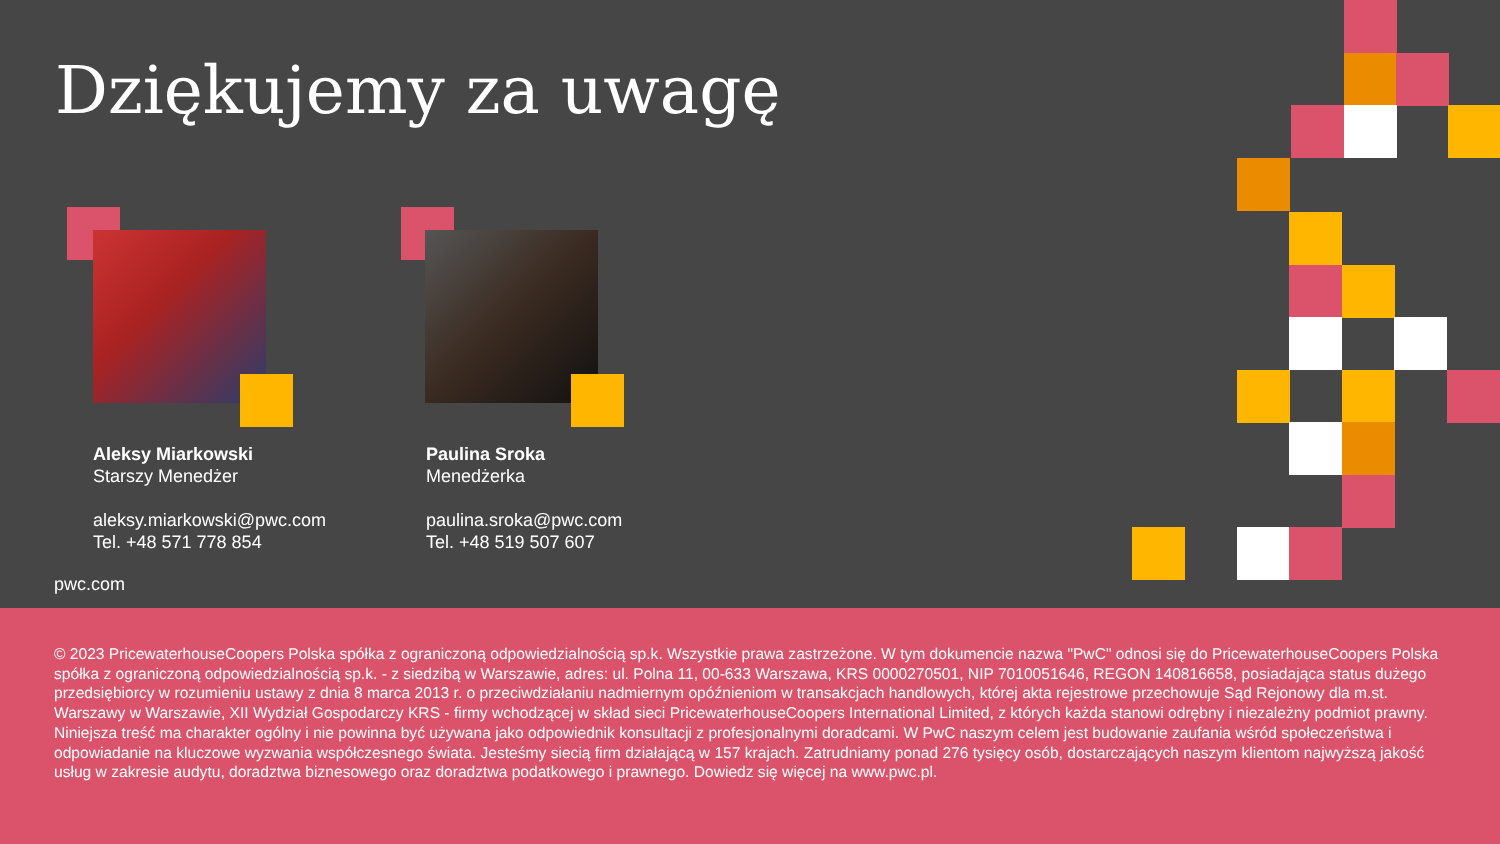Dziękujemy za uwagę
Aleksy Miarkowski
Starszy Menedżer
aleksy.miarkowski@pwc.com
Tel. +48 571 778 854
Paulina Sroka
Menedżerka
paulina.sroka@pwc.com
Tel. +48 519 507 607
pwc.com
© 2023 PricewaterhouseCoopers Polska spółka z ograniczoną odpowiedzialnością sp.k. Wszystkie prawa zastrzeżone. W tym dokumencie nazwa "PwC" odnosi się do PricewaterhouseCoopers Polska spółka z ograniczoną odpowiedzialnością sp.k. - z siedzibą w Warszawie, adres: ul. Polna 11, 00-633 Warszawa, KRS 0000270501, NIP 7010051646, REGON 140816658, posiadająca status dużego przedsiębiorcy w rozumieniu ustawy z dnia 8 marca 2013 r. o przeciwdziałaniu nadmiernym opóźnieniom w transakcjach handlowych, której akta rejestrowe przechowuje Sąd Rejonowy dla m.st. Warszawy w Warszawie, XII Wydział Gospodarczy KRS - firmy wchodzącej w skład sieci PricewaterhouseCoopers International Limited, z których każda stanowi odrębny i niezależny podmiot prawny. Niniejsza treść ma charakter ogólny i nie powinna być używana jako odpowiednik konsultacji z profesjonalnymi doradcami. W PwC naszym celem jest budowanie zaufania wśród społeczeństwa i odpowiadanie na kluczowe wyzwania współczesnego świata. Jesteśmy siecią firm działającą w 157 krajach. Zatrudniamy ponad 276 tysięcy osób, dostarczających naszym klientom najwyższą jakość usług w zakresie audytu, doradztwa biznesowego oraz doradztwa podatkowego i prawnego. Dowiedz się więcej na www.pwc.pl.